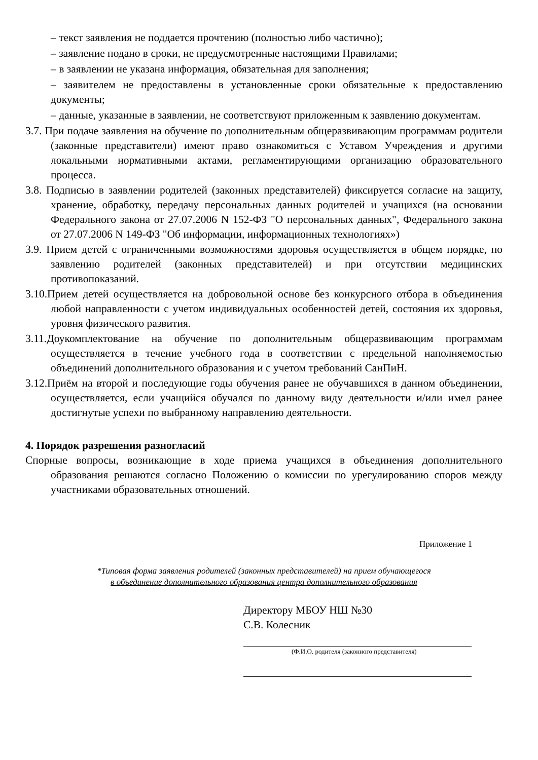– текст заявления не поддается прочтению (полностью либо частично);
– заявление подано в сроки, не предусмотренные настоящими Правилами;
– в заявлении не указана информация, обязательная для заполнения;
– заявителем не предоставлены в установленные сроки обязательные к предоставлению документы;
– данные, указанные в заявлении, не соответствуют приложенным к заявлению документам.
3.7. При подаче заявления на обучение по дополнительным общеразвивающим программам родители (законные представители) имеют право ознакомиться с Уставом Учреждения и другими локальными нормативными актами, регламентирующими организацию образовательного процесса.
3.8. Подписью в заявлении родителей (законных представителей) фиксируется согласие на защиту, хранение, обработку, передачу персональных данных родителей и учащихся (на основании Федерального закона от 27.07.2006 N 152-ФЗ "О персональных данных", Федерального закона от 27.07.2006 N 149-ФЗ "Об информации, информационных технологиях»)
3.9. Прием детей с ограниченными возможностями здоровья осуществляется в общем порядке, по заявлению родителей (законных представителей) и при отсутствии медицинских противопоказаний.
3.10.Прием детей осуществляется на добровольной основе без конкурсного отбора в объединения любой направленности с учетом индивидуальных особенностей детей, состояния их здоровья, уровня физического развития.
3.11.Доукомплектование на обучение по дополнительным общеразвивающим программам осуществляется в течение учебного года в соответствии с предельной наполняемостью объединений дополнительного образования и с учетом требований СанПиН.
3.12.Приём на второй и последующие годы обучения ранее не обучавшихся в данном объединении, осуществляется, если учащийся обучался по данному виду деятельности и/или имел ранее достигнутые успехи по выбранному направлению деятельности.
4. Порядок разрешения разногласий
Спорные вопросы, возникающие в ходе приема учащихся в объединения дополнительного образования решаются согласно Положению о комиссии по урегулированию споров между участниками образовательных отношений.
Приложение 1
*Типовая форма заявления родителей (законных представителей) на прием обучающегося
в объединение дополнительного образования центра дополнительного образования
Директору МБОУ НШ №30
С.В. Колесник
(Ф.И.О. родителя (законного представителя)